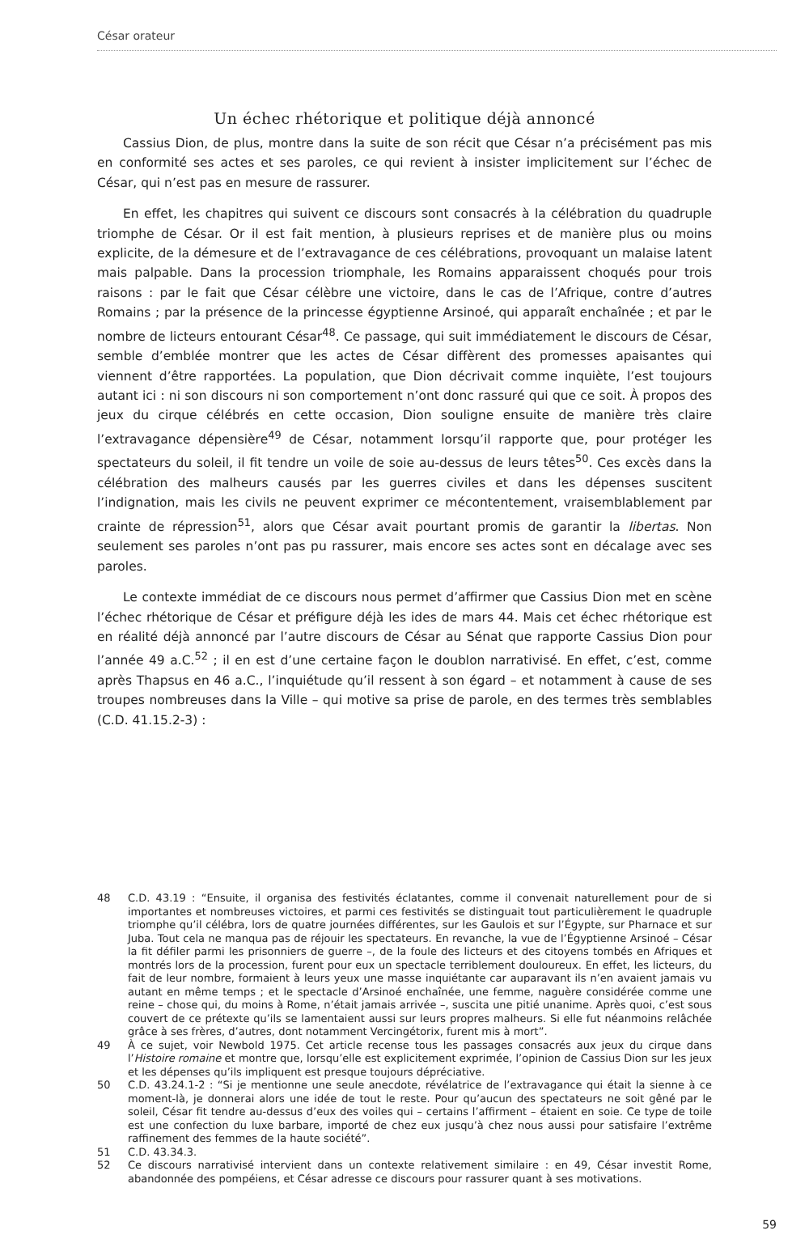César orateur
Un échec rhétorique et politique déjà annoncé
Cassius Dion, de plus, montre dans la suite de son récit que César n’a précisément pas mis en conformité ses actes et ses paroles, ce qui revient à insister implicitement sur l’échec de César, qui n’est pas en mesure de rassurer.
En effet, les chapitres qui suivent ce discours sont consacrés à la célébration du quadruple triomphe de César. Or il est fait mention, à plusieurs reprises et de manière plus ou moins explicite, de la démesure et de l’extravagance de ces célébrations, provoquant un malaise latent mais palpable. Dans la procession triomphale, les Romains apparaissent choqués pour trois raisons : par le fait que César célèbre une victoire, dans le cas de l’Afrique, contre d’autres Romains ; par la présence de la princesse égyptienne Arsinoé, qui apparaît enchaînée ; et par le nombre de licteurs entourant César<sup>48</sup>. Ce passage, qui suit immédiatement le discours de César, semble d’emblée montrer que les actes de César diffèrent des promesses apaisantes qui viennent d’être rapportées. La population, que Dion décrivait comme inquiète, l’est toujours autant ici : ni son discours ni son comportement n’ont donc rassuré qui que ce soit. À propos des jeux du cirque célébrés en cette occasion, Dion souligne ensuite de manière très claire l’extravagance dépensière<sup>49</sup> de César, notamment lorsqu’il rapporte que, pour protéger les spectateurs du soleil, il fit tendre un voile de soie au-dessus de leurs têtes<sup>50</sup>. Ces excès dans la célébration des malheurs causés par les guerres civiles et dans les dépenses suscitent l’indignation, mais les civils ne peuvent exprimer ce mécontentement, vraisemblablement par crainte de répression<sup>51</sup>, alors que César avait pourtant promis de garantir la libertas. Non seulement ses paroles n’ont pas pu rassurer, mais encore ses actes sont en décalage avec ses paroles.
Le contexte immédiat de ce discours nous permet d’affirmer que Cassius Dion met en scène l’échec rhétorique de César et préfigure déjà les ides de mars 44. Mais cet échec rhétorique est en réalité déjà annoncé par l’autre discours de César au Sénat que rapporte Cassius Dion pour l’année 49 a.C.<sup>52</sup> ; il en est d’une certaine façon le doublon narrativisé. En effet, c’est, comme après Thapsus en 46 a.C., l’inquiétude qu’il ressent à son égard – et notamment à cause de ses troupes nombreuses dans la Ville – qui motive sa prise de parole, en des termes très semblables (C.D. 41.15.2-3) :
48 C.D. 43.19 : “Ensuite, il organisa des festivités éclatantes, comme il convenait naturellement pour de si importantes et nombreuses victoires, et parmi ces festivités se distinguait tout particulièrement le quadruple triomphe qu’il célébra, lors de quatre journées différentes, sur les Gaulois et sur l’Égypte, sur Pharnace et sur Juba. Tout cela ne manqua pas de réjouir les spectateurs. En revanche, la vue de l’Égyptienne Arsinoé – César la fit défiler parmi les prisonniers de guerre –, de la foule des licteurs et des citoyens tombés en Afriques et montrés lors de la procession, furent pour eux un spectacle terriblement douloureux. En effet, les licteurs, du fait de leur nombre, formaient à leurs yeux une masse inquiétante car auparavant ils n’en avaient jamais vu autant en même temps ; et le spectacle d’Arsinoé enchaînée, une femme, naguère considérée comme une reine – chose qui, du moins à Rome, n’était jamais arrivée –, suscita une pitié unanime. Après quoi, c’est sous couvert de ce prétexte qu’ils se lamentaient aussi sur leurs propres malheurs. Si elle fut néanmoins relâchée grâce à ses frères, d’autres, dont notamment Vercingétorix, furent mis à mort”.
49 À ce sujet, voir Newbold 1975. Cet article recense tous les passages consacrés aux jeux du cirque dans l’Histoire romaine et montre que, lorsqu’elle est explicitement exprimée, l’opinion de Cassius Dion sur les jeux et les dépenses qu’ils impliquent est presque toujours dépréciative.
50 C.D. 43.24.1-2 : “Si je mentionne une seule anecdote, révélatrice de l’extravagance qui était la sienne à ce moment-là, je donnerai alors une idée de tout le reste. Pour qu’aucun des spectateurs ne soit gêné par le soleil, César fit tendre au-dessus d’eux des voiles qui – certains l’affirment – étaient en soie. Ce type de toile est une confection du luxe barbare, importé de chez eux jusqu’à chez nous aussi pour satisfaire l’extrême raffinement des femmes de la haute société”.
51 C.D. 43.34.3.
52 Ce discours narrativisé intervient dans un contexte relativement similaire : en 49, César investit Rome, abandonnée des pompéiens, et César adresse ce discours pour rassurer quant à ses motivations.
59